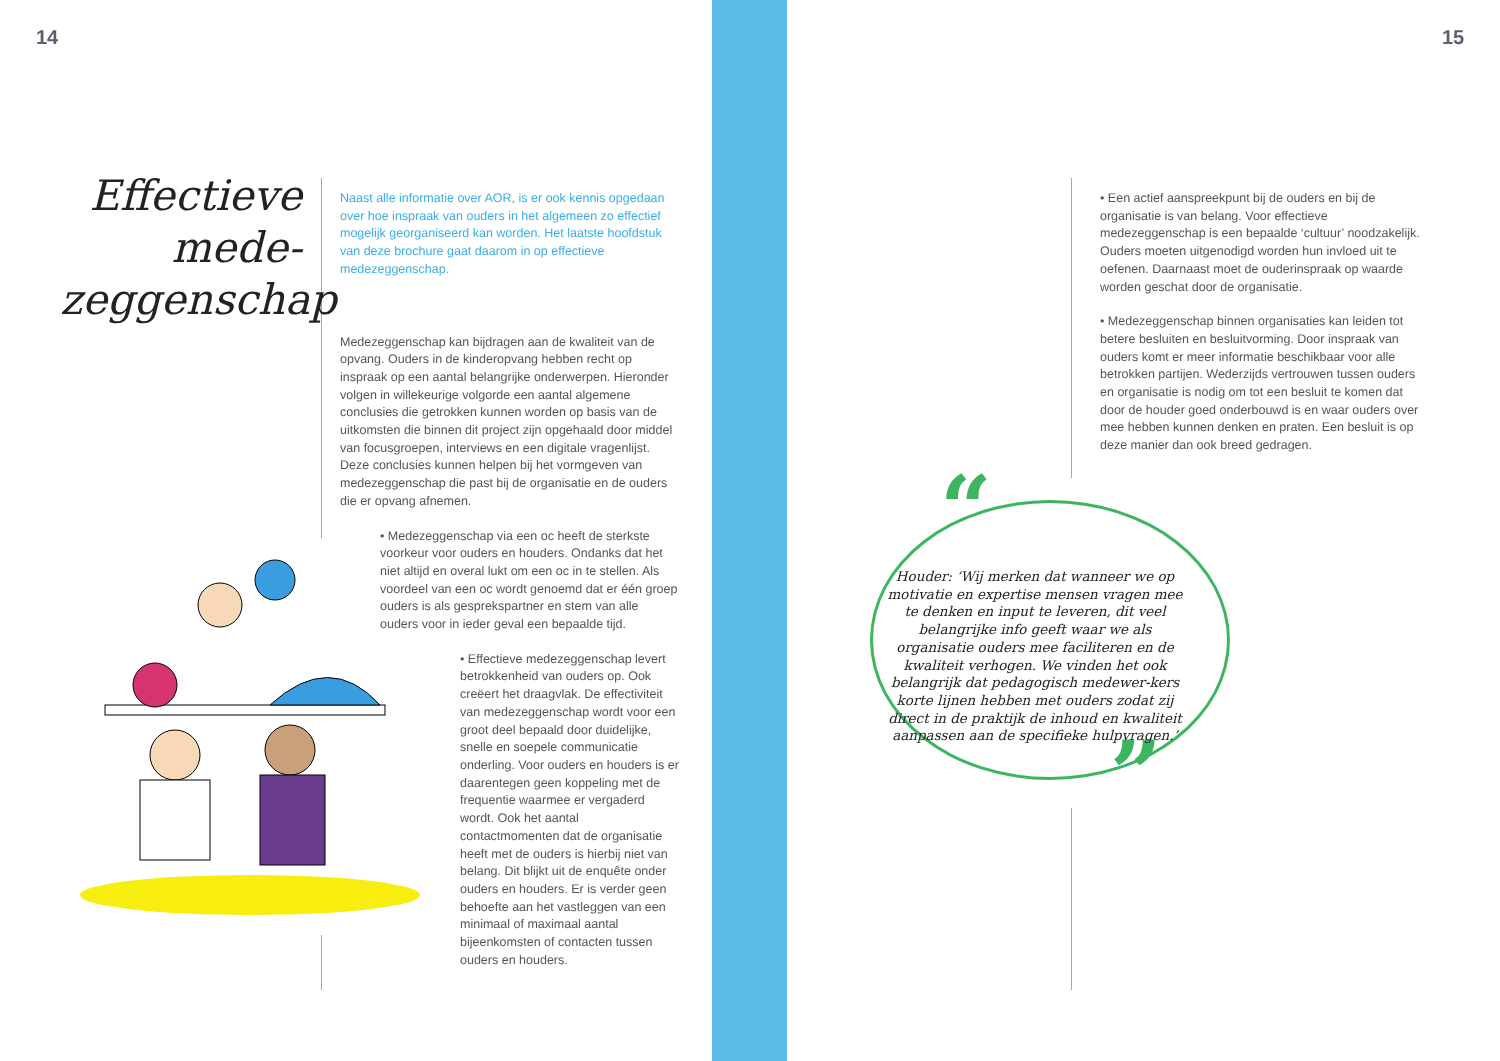14 15
Effectieve mede-zeggenschap
Naast alle informatie over AOR, is er ook kennis opgedaan over hoe inspraak van ouders in het algemeen zo effectief mogelijk georganiseerd kan worden. Het laatste hoofdstuk van deze brochure gaat daarom in op effectieve medezeggenschap.
Medezeggenschap kan bijdragen aan de kwaliteit van de opvang. Ouders in de kinderopvang hebben recht op inspraak op een aantal belangrijke onderwerpen. Hieronder volgen in willekeurige volgorde een aantal algemene conclusies die getrokken kunnen worden op basis van de uitkomsten die binnen dit project zijn opgehaald door middel van focusgroepen, interviews en een digitale vragenlijst. Deze conclusies kunnen helpen bij het vormgeven van medezeggenschap die past bij de organisatie en de ouders die er opvang afnemen.
• Medezeggenschap via een oc heeft de sterkste voorkeur voor ouders en houders. Ondanks dat het niet altijd en overal lukt om een oc in te stellen. Als voordeel van een oc wordt genoemd dat er één groep ouders is als gesprekspartner en stem van alle ouders voor in ieder geval een bepaalde tijd.
• Effectieve medezeggenschap levert betrokkenheid van ouders op. Ook creëert het draagvlak. De effectiviteit van medezeggenschap wordt voor een groot deel bepaald door duidelijke, snelle en soepele communicatie onderling. Voor ouders en houders is er daarentegen geen koppeling met de frequentie waarmee er vergaderd wordt. Ook het aantal contactmomenten dat de organisatie heeft met de ouders is hierbij niet van belang. Dit blijkt uit de enquête onder ouders en houders. Er is verder geen behoefte aan het vastleggen van een minimaal of maximaal aantal bijeenkomsten of contacten tussen ouders en houders.
• Een actief aanspreekpunt bij de ouders en bij de organisatie is van belang. Voor effectieve medezeggenschap is een bepaalde ‘cultuur’ noodzakelijk. Ouders moeten uitgenodigd worden hun invloed uit te oefenen. Daarnaast moet de ouderinspraak op waarde worden geschat door de organisatie.
• Medezeggenschap binnen organisaties kan leiden tot betere besluiten en besluitvorming. Door inspraak van ouders komt er meer informatie beschikbaar voor alle betrokken partijen. Wederzijds vertrouwen tussen ouders en organisatie is nodig om tot een besluit te komen dat door de houder goed onderbouwd is en waar ouders over mee hebben kunnen denken en praten. Een besluit is op deze manier dan ook breed gedragen.
“
”
Houder: ‘Wij merken dat wanneer we op motivatie en expertise mensen vragen mee te denken en input te leveren, dit veel belangrijke info geeft waar we als organisatie ouders mee faciliteren en de kwaliteit verhogen. We vinden het ook belangrijk dat pedagogisch medewer-kers korte lijnen hebben met ouders zodat zij direct in de praktijk de inhoud en kwaliteit aanpassen aan de specifieke hulpvragen.’